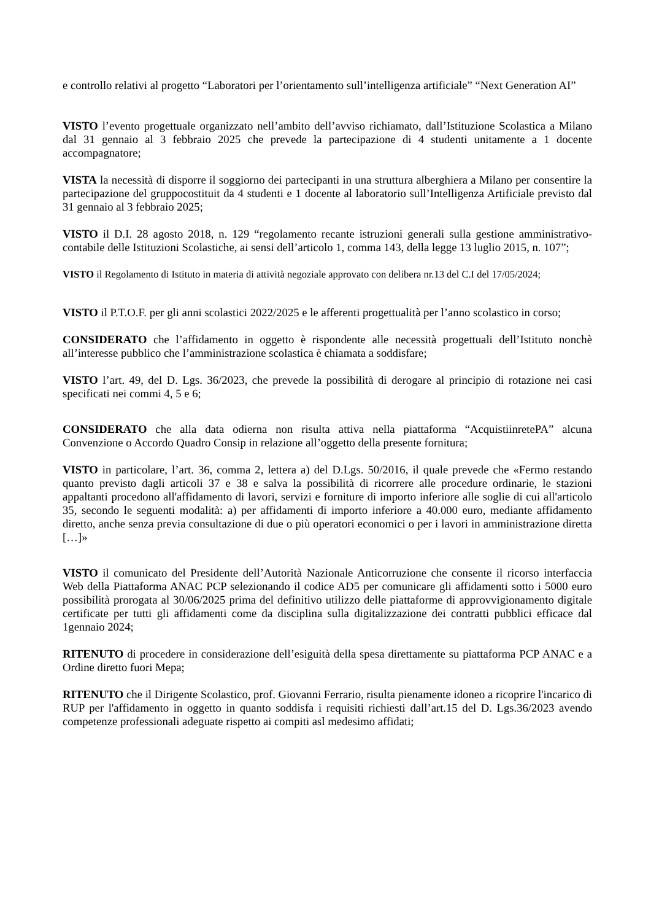e controllo relativi al progetto “Laboratori per l’orientamento sull’intelligenza artificiale” “Next Generation AI”
VISTO l’evento progettuale organizzato nell’ambito dell’avviso richiamato, dall’Istituzione Scolastica a Milano dal 31 gennaio al 3 febbraio 2025 che prevede la partecipazione di 4 studenti unitamente a 1 docente accompagnatore;
VISTA la necessità di disporre il soggiorno dei partecipanti in una struttura alberghiera a Milano per consentire la partecipazione del gruppocostituit da 4 studenti e 1 docente al laboratorio sull’Intelligenza Artificiale previsto dal 31 gennaio al 3 febbraio 2025;
VISTO il D.I. 28 agosto 2018, n. 129 “regolamento recante istruzioni generali sulla gestione amministrativo-contabile delle Istituzioni Scolastiche, ai sensi dell’articolo 1, comma 143, della legge 13 luglio 2015, n. 107”;
VISTO il Regolamento di Istituto in materia di attività negoziale approvato con delibera nr.13 del C.I del 17/05/2024;
VISTO il P.T.O.F. per gli anni scolastici 2022/2025 e le afferenti progettualità per l’anno scolastico in corso;
CONSIDERATO che l’affidamento in oggetto è rispondente alle necessità progettuali dell’Istituto nonchè all’interesse pubblico che l’amministrazione scolastica è chiamata a soddisfare;
VISTO l’art. 49, del D. Lgs. 36/2023, che prevede la possibilità di derogare al principio di rotazione nei casi specificati nei commi 4, 5 e 6;
CONSIDERATO che alla data odierna non risulta attiva nella piattaforma “AcquistiinretePA” alcuna Convenzione o Accordo Quadro Consip in relazione all’oggetto della presente fornitura;
VISTO in particolare, l’art. 36, comma 2, lettera a) del D.Lgs. 50/2016, il quale prevede che «Fermo restando quanto previsto dagli articoli 37 e 38 e salva la possibilità di ricorrere alle procedure ordinarie, le stazioni appaltanti procedono all'affidamento di lavori, servizi e forniture di importo inferiore alle soglie di cui all'articolo 35, secondo le seguenti modalità: a) per affidamenti di importo inferiore a 40.000 euro, mediante affidamento diretto, anche senza previa consultazione di due o più operatori economici o per i lavori in amministrazione diretta […]»
VISTO il comunicato del Presidente dell’Autorità Nazionale Anticorruzione che consente il ricorso interfaccia Web della Piattaforma ANAC PCP selezionando il codice AD5 per comunicare gli affidamenti sotto i 5000 euro possibilità prorogata al 30/06/2025 prima del definitivo utilizzo delle piattaforme di approvvigionamento digitale certificate per tutti gli affidamenti come da disciplina sulla digitalizzazione dei contratti pubblici efficace dal 1gennaio 2024;
RITENUTO di procedere in considerazione dell’esiguità della spesa direttamente su piattaforma PCP ANAC e a Ordine diretto fuori Mepa;
RITENUTO che il Dirigente Scolastico, prof. Giovanni Ferrario, risulta pienamente idoneo a ricoprire l'incarico di RUP per l'affidamento in oggetto in quanto soddisfa i requisiti richiesti dall’art.15 del D. Lgs.36/2023 avendo competenze professionali adeguate rispetto ai compiti asl medesimo affidati;